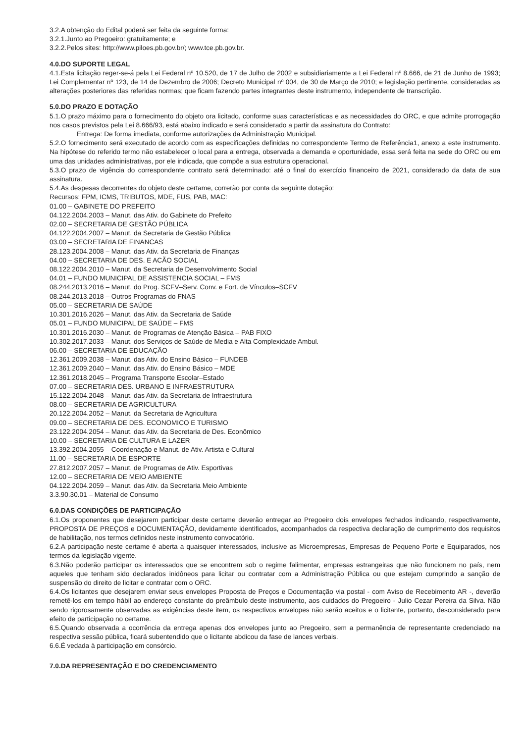3.2.A obtenção do Edital poderá ser feita da seguinte forma:
3.2.1.Junto ao Pregoeiro: gratuitamente; e
3.2.2.Pelos sites: http://www.piloes.pb.gov.br/; www.tce.pb.gov.br.
4.0.DO SUPORTE LEGAL
4.1.Esta licitação reger-se-á pela Lei Federal nº 10.520, de 17 de Julho de 2002 e subsidiariamente a Lei Federal nº 8.666, de 21 de Junho de 1993; Lei Complementar nº 123, de 14 de Dezembro de 2006; Decreto Municipal nº 004, de 30 de Março de 2010; e legislação pertinente, consideradas as alterações posteriores das referidas normas; que ficam fazendo partes integrantes deste instrumento, independente de transcrição.
5.0.DO PRAZO E DOTAÇÃO
5.1.O prazo máximo para o fornecimento do objeto ora licitado, conforme suas características e as necessidades do ORC, e que admite prorrogação nos casos previstos pela Lei 8.666/93, está abaixo indicado e será considerado a partir da assinatura do Contrato:
Entrega: De forma imediata, conforme autorizações da Administração Municipal.
5.2.O fornecimento será executado de acordo com as especificações definidas no correspondente Termo de Referência1, anexo a este instrumento. Na hipótese do referido termo não estabelecer o local para a entrega, observada a demanda e oportunidade, essa será feita na sede do ORC ou em uma das unidades administrativas, por ele indicada, que compõe a sua estrutura operacional.
5.3.O prazo de vigência do correspondente contrato será determinado: até o final do exercício financeiro de 2021, considerado da data de sua assinatura.
5.4.As despesas decorrentes do objeto deste certame, correrão por conta da seguinte dotação:
Recursos: FPM, ICMS, TRIBUTOS, MDE, FUS, PAB, MAC:
01.00 – GABINETE DO PREFEITO
04.122.2004.2003 – Manut. das Ativ. do Gabinete do Prefeito
02.00 – SECRETARIA DE GESTÃO PÚBLICA
04.122.2004.2007 – Manut. da Secretaria de Gestão Pública
03.00 – SECRETARIA DE FINANCAS
28.123.2004.2008 – Manut. das Ativ. da Secretaria de Finanças
04.00 – SECRETARIA DE DES. E ACÃO SOCIAL
08.122.2004.2010 – Manut. da Secretaria de Desenvolvimento Social
04.01 – FUNDO MUNICIPAL DE ASSISTENCIA SOCIAL – FMS
08.244.2013.2016 – Manut. do Prog. SCFV–Serv. Conv. e Fort. de Vínculos–SCFV
08.244.2013.2018 – Outros Programas do FNAS
05.00 – SECRETARIA DE SAÚDE
10.301.2016.2026 – Manut. das Ativ. da Secretaria de Saúde
05.01 – FUNDO MUNICIPAL DE SAÚDE – FMS
10.301.2016.2030 – Manut. de Programas de Atenção Básica – PAB FIXO
10.302.2017.2033 – Manut. dos Serviços de Saúde de Media e Alta Complexidade Ambul.
06.00 – SECRETARIA DE EDUCAÇÃO
12.361.2009.2038 – Manut. das Ativ. do Ensino Básico – FUNDEB
12.361.2009.2040 – Manut. das Ativ. do Ensino Básico – MDE
12.361.2018.2045 – Programa Transporte Escolar–Estado
07.00 – SECRETARIA DES. URBANO E INFRAESTRUTURA
15.122.2004.2048 – Manut. das Ativ. da Secretaria de Infraestrutura
08.00 – SECRETARIA DE AGRICULTURA
20.122.2004.2052 – Manut. da Secretaria de Agricultura
09.00 – SECRETARIA DE DES. ECONOMICO E TURISMO
23.122.2004.2054 – Manut. das Ativ. da Secretaria de Des. Econômico
10.00 – SECRETARIA DE CULTURA E LAZER
13.392.2004.2055 – Coordenação e Manut. de Ativ. Artista e Cultural
11.00 – SECRETARIA DE ESPORTE
27.812.2007.2057 – Manut. de Programas de Ativ. Esportivas
12.00 – SECRETARIA DE MEIO AMBIENTE
04.122.2004.2059 – Manut. das Ativ. da Secretaria Meio Ambiente
3.3.90.30.01 – Material de Consumo
6.0.DAS CONDIÇÕES DE PARTICIPAÇÃO
6.1.Os proponentes que desejarem participar deste certame deverão entregar ao Pregoeiro dois envelopes fechados indicando, respectivamente, PROPOSTA DE PREÇOS e DOCUMENTAÇÃO, devidamente identificados, acompanhados da respectiva declaração de cumprimento dos requisitos de habilitação, nos termos definidos neste instrumento convocatório.
6.2.A participação neste certame é aberta a quaisquer interessados, inclusive as Microempresas, Empresas de Pequeno Porte e Equiparados, nos termos da legislação vigente.
6.3.Não poderão participar os interessados que se encontrem sob o regime falimentar, empresas estrangeiras que não funcionem no país, nem aqueles que tenham sido declarados inidôneos para licitar ou contratar com a Administração Pública ou que estejam cumprindo a sanção de suspensão do direito de licitar e contratar com o ORC.
6.4.Os licitantes que desejarem enviar seus envelopes Proposta de Preços e Documentação via postal - com Aviso de Recebimento AR -, deverão remetê-los em tempo hábil ao endereço constante do preâmbulo deste instrumento, aos cuidados do Pregoeiro - Julio Cezar Pereira da Silva. Não sendo rigorosamente observadas as exigências deste item, os respectivos envelopes não serão aceitos e o licitante, portanto, desconsiderado para efeito de participação no certame.
6.5.Quando observada a ocorrência da entrega apenas dos envelopes junto ao Pregoeiro, sem a permanência de representante credenciado na respectiva sessão pública, ficará subentendido que o licitante abdicou da fase de lances verbais.
6.6.É vedada à participação em consórcio.
7.0.DA REPRESENTAÇÃO E DO CREDENCIAMENTO